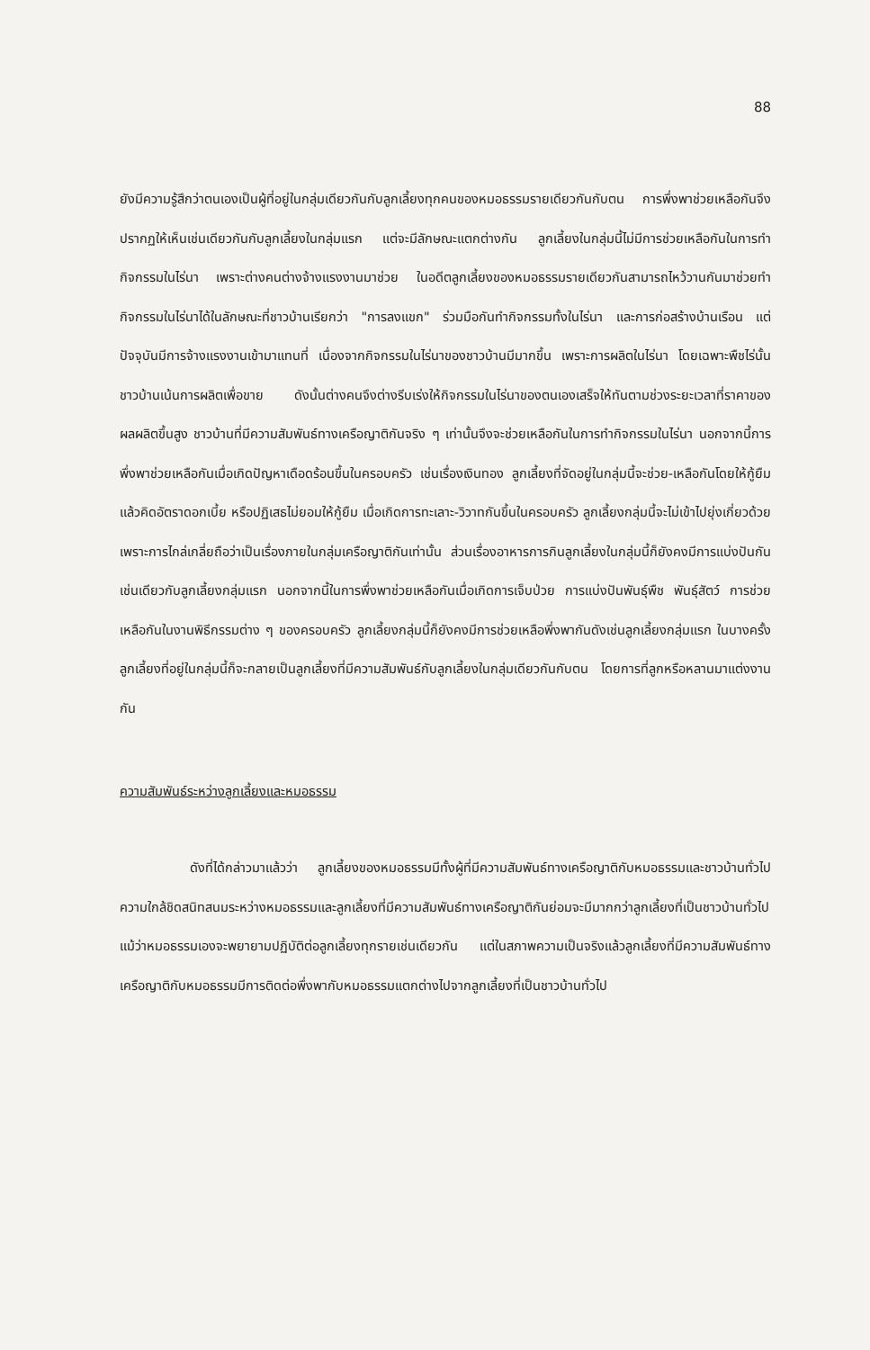88
ยังมีความรู้สึกว่าตนเองเป็นผู้ที่อยู่ในกลุ่มเดียวกันกับลูกเลี้ยงทุกคนของหมอธรรมรายเดียวกันกับตน การพึ่งพาช่วยเหลือกันจึงปรากฏให้เห็นเช่นเดียวกันกับลูกเลี้ยงในกลุ่มแรก แต่จะมีลักษณะแตกต่างกัน ลูกเลี้ยงในกลุ่มนี้ไม่มีการช่วยเหลือกันในการทำกิจกรรมในไร่นา เพราะต่างคนต่างจ้างแรงงานมาช่วย ในอดีตลูกเลี้ยงของหมอธรรมรายเดียวกันสามารถไหว้วานกันมาช่วยทำกิจกรรมในไร่นาได้ในลักษณะที่ชาวบ้านเรียกว่า "การลงแขก" ร่วมมือกันทำกิจกรรมทั้งในไร่นา และการก่อสร้างบ้านเรือน แต่ปัจจุบันมีการจ้างแรงงานเข้ามาแทนที่ เนื่องจากกิจกรรมในไร่นาของชาวบ้านมีมากขึ้น เพราะการผลิตในไร่นา โดยเฉพาะพืชไร่นั้นชาวบ้านเน้นการผลิตเพื่อขาย ดังนั้นต่างคนจึงต่างรีบเร่งให้กิจกรรมในไร่นาของตนเองเสร็จให้ทันตามช่วงระยะเวลาที่ราคาของผลผลิตขึ้นสูง ชาวบ้านที่มีความสัมพันธ์ทางเครือญาติกันจริง ๆ เท่านั้นจึงจะช่วยเหลือกันในการทำกิจกรรมในไร่นา นอกจากนี้การพึ่งพาช่วยเหลือกันเมื่อเกิดปัญหาเดือดร้อนขึ้นในครอบครัว เช่นเรื่องเงินทอง ลูกเลี้ยงที่จัดอยู่ในกลุ่มนี้จะช่วย-เหลือกันโดยให้กู้ยืม แล้วคิดอัตราดอกเบี้ย หรือปฏิเสธไม่ยอมให้กู้ยืม เมื่อเกิดการทะเลาะ-วิวาทกันขึ้นในครอบครัว ลูกเลี้ยงกลุ่มนี้จะไม่เข้าไปยุ่งเกี่ยวด้วย เพราะการไกล่เกลี่ยถือว่าเป็นเรื่องภายในกลุ่มเครือญาติกันเท่านั้น ส่วนเรื่องอาหารการกินลูกเลี้ยงในกลุ่มนี้ก็ยังคงมีการแบ่งปันกันเช่นเดียวกับลูกเลี้ยงกลุ่มแรก นอกจากนี้ในการพึ่งพาช่วยเหลือกันเมื่อเกิดการเจ็บป่วย การแบ่งปันพันธุ์พืช พันธุ์สัตว์ การช่วยเหลือกันในงานพิธีกรรมต่าง ๆ ของครอบครัว ลูกเลี้ยงกลุ่มนี้ก็ยังคงมีการช่วยเหลือพึ่งพากันดังเช่นลูกเลี้ยงกลุ่มแรก ในบางครั้งลูกเลี้ยงที่อยู่ในกลุ่มนี้ก็จะกลายเป็นลูกเลี้ยงที่มีความสัมพันธ์กับลูกเลี้ยงในกลุ่มเดียวกันกับตน โดยการที่ลูกหรือหลานมาแต่งงานกัน
ความสัมพันธ์ระหว่างลูกเลี้ยงและหมอธรรม
ดังที่ได้กล่าวมาแล้วว่า ลูกเลี้ยงของหมอธรรมมีทั้งผู้ที่มีความสัมพันธ์ทางเครือญาติกับหมอธรรมและชาวบ้านทั่วไป ความใกล้ชิดสนิทสนมระหว่างหมอธรรมและลูกเลี้ยงที่มีความสัมพันธ์ทางเครือญาติกันย่อมจะมีมากกว่าลูกเลี้ยงที่เป็นชาวบ้านทั่วไป แม้ว่าหมอธรรมเองจะพยายามปฏิบัติต่อลูกเลี้ยงทุกรายเช่นเดียวกัน แต่ในสภาพความเป็นจริงแล้วลูกเลี้ยงที่มีความสัมพันธ์ทางเครือญาติกับหมอธรรมมีการติดต่อพึ่งพากับหมอธรรมแตกต่างไปจากลูกเลี้ยงที่เป็นชาวบ้านทั่วไป